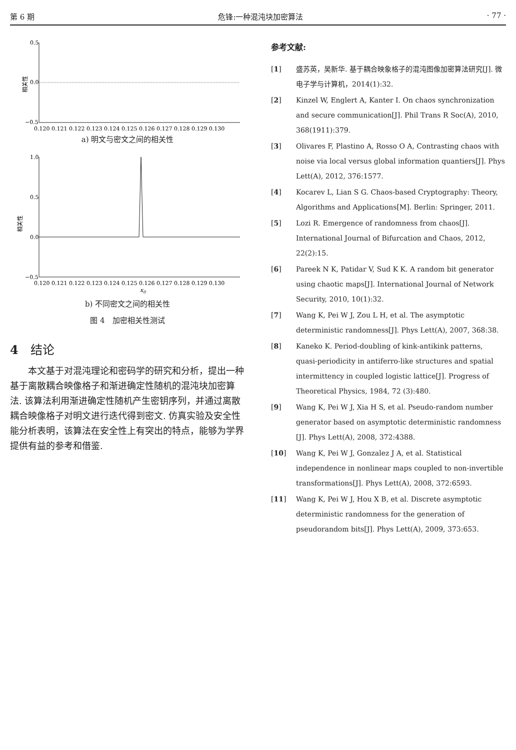第 6 期 危锋:一种混沌块加密算法 · 77 ·
相关性
0.5
0.0
−0.5
0.120 0.121 0.122 0.123 0.124 0.125 0.126 0.127 0.128 0.129 0.130
a) 明文与密文之间的相关性
相关性
1.0
0.5
0.0
−0.5
0.120 0.121 0.122 0.123 0.124 0.125 0.126 0.127 0.128 0.129 0.130
x0
b) 不同密文之间的相关性
图 4　加密相关性测试
4　结论
本文基于对混沌理论和密码学的研究和分析，提出一种基于离散耦合映像格子和渐进确定性随机的混沌块加密算法. 该算法利用渐进确定性随机产生密钥序列，并通过离散耦合映像格子对明文进行迭代得到密文. 仿真实验及安全性能分析表明，该算法在安全性上有突出的特点，能够为学界提供有益的参考和借鉴.
参考文献:
[1] 盛苏英，吴新华. 基于耦合映象格子的混沌图像加密算法研究[J]. 微电子学与计算机，2014(1):32.
[2] Kinzel W, Englert A, Kanter I. On chaos synchronization and secure communication[J]. Phil Trans R Soc(A), 2010, 368(1911):379.
[3] Olivares F, Plastino A, Rosso O A, Contrasting chaos with noise via local versus global information quantiers[J]. Phys Lett(A), 2012, 376:1577.
[4] Kocarev L, Lian S G. Chaos-based Cryptography: Theory, Algorithms and Applications[M]. Berlin: Springer, 2011.
[5] Lozi R. Emergence of randomness from chaos[J]. International Journal of Bifurcation and Chaos, 2012, 22(2):15.
[6] Pareek N K, Patidar V, Sud K K. A random bit generator using chaotic maps[J]. International Journal of Network Security, 2010, 10(1):32.
[7] Wang K, Pei W J, Zou L H, et al. The asymptotic deterministic randomness[J]. Phys Lett(A), 2007, 368:38.
[8] Kaneko K. Period-doubling of kink-antikink patterns, quasi-periodicity in antiferro-like structures and spatial intermittency in coupled logistic lattice[J]. Progress of Theoretical Physics, 1984, 72 (3):480.
[9] Wang K, Pei W J, Xia H S, et al. Pseudo-random number generator based on asymptotic deterministic randomness [J]. Phys Lett(A), 2008, 372:4388.
[10] Wang K, Pei W J, Gonzalez J A, et al. Statistical independence in nonlinear maps coupled to non-invertible transformations[J]. Phys Lett(A), 2008, 372:6593.
[11] Wang K, Pei W J, Hou X B, et al. Discrete asymptotic deterministic randomness for the generation of pseudorandom bits[J]. Phys Lett(A), 2009, 373:653.